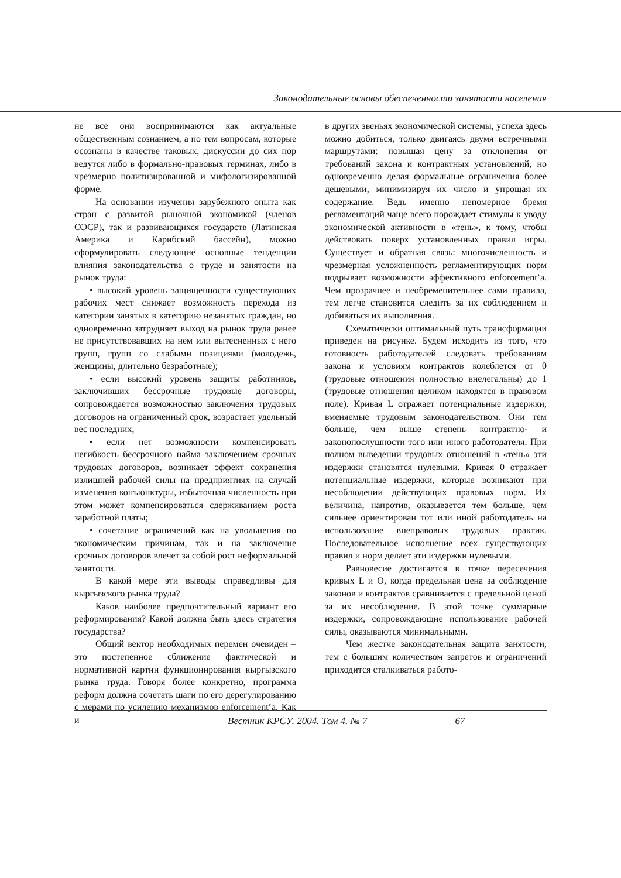Законодательные основы обеспеченности занятости населения
не все они воспринимаются как актуальные общественным сознанием, а по тем вопросам, которые осознаны в качестве таковых, дискуссии до сих пор ведутся либо в формально-правовых терминах, либо в чрезмерно политизированной и мифологизированной форме.
На основании изучения зарубежного опыта как стран с развитой рыночной экономикой (членов ОЭСР), так и развивающихся государств (Латинская Америка и Карибский бассейн), можно сформулировать следующие основные тенденции влияния законодательства о труде и занятости на рынок труда:
• высокий уровень защищенности существующих рабочих мест снижает возможность перехода из категории занятых в категорию незанятых граждан, но одновременно затрудняет выход на рынок труда ранее не присутствовавших на нем или вытесненных с него групп, групп со слабыми позициями (молодежь, женщины, длительно безработные);
• если высокий уровень защиты работников, заключивших бессрочные трудовые договоры, сопровождается возможностью заключения трудовых договоров на ограниченный срок, возрастает удельный вес последних;
• если нет возможности компенсировать негибкость бессрочного найма заключением срочных трудовых договоров, возникает эффект сохранения излишней рабочей силы на предприятиях на случай изменения конъюнктуры, избыточная численность при этом может компенсироваться сдерживанием роста заработной платы;
• сочетание ограничений как на увольнения по экономическим причинам, так и на заключение срочных договоров влечет за собой рост неформальной занятости.
В какой мере эти выводы справедливы для кыргызского рынка труда?
Каков наиболее предпочтительный вариант его реформирования? Какой должна быть здесь стратегия государства?
Общий вектор необходимых перемен очевиден – это постепенное сближение фактической и нормативной картин функционирования кыргызского рынка труда. Говоря более конкретно, программа реформ должна сочетать шаги по его дерегулированию с мерами по усилению механизмов enforcement’а. Как и
в других звеньях экономической системы, успеха здесь можно добиться, только двигаясь двумя встречными маршрутами: повышая цену за отклонения от требований закона и контрактных установлений, но одновременно делая формальные ограничения более дешевыми, минимизируя их число и упрощая их содержание. Ведь именно непомерное бремя регламентаций чаще всего порождает стимулы к уводу экономической активности в «тень», к тому, чтобы действовать поверх установленных правил игры. Существует и обратная связь: многочисленность и чрезмерная усложненность регламентирующих норм подрывает возможности эффективного enforcement’а. Чем прозрачнее и необременительнее сами правила, тем легче становится следить за их соблюдением и добиваться их выполнения.
Схематически оптимальный путь трансформации приведен на рисунке. Будем исходить из того, что готовность работодателей следовать требованиям закона и условиям контрактов колеблется от 0 (трудовые отношения полностью внелегальны) до 1 (трудовые отношения целиком находятся в правовом поле). Кривая L отражает потенциальные издержки, вменяемые трудовым законодательством. Они тем больше, чем выше степень контрактно- и законопослушности того или иного работодателя. При полном выведении трудовых отношений в «тень» эти издержки становятся нулевыми. Кривая 0 отражает потенциальные издержки, которые возникают при несоблюдении действующих правовых норм. Их величина, напротив, оказывается тем больше, чем сильнее ориентирован тот или иной работодатель на использование внеправовых трудовых практик. Последовательное исполнение всех существующих правил и норм делает эти издержки нулевыми.
Равновесие достигается в точке пересечения кривых L и O, когда предельная цена за соблюдение законов и контрактов сравнивается с предельной ценой за их несоблюдение. В этой точке суммарные издержки, сопровождающие использование рабочей силы, оказываются минимальными.
Чем жестче законодательная защита занятости, тем с большим количеством запретов и ограничений приходится сталкиваться работо-
Вестник КРСУ. 2004. Том 4. № 7 67